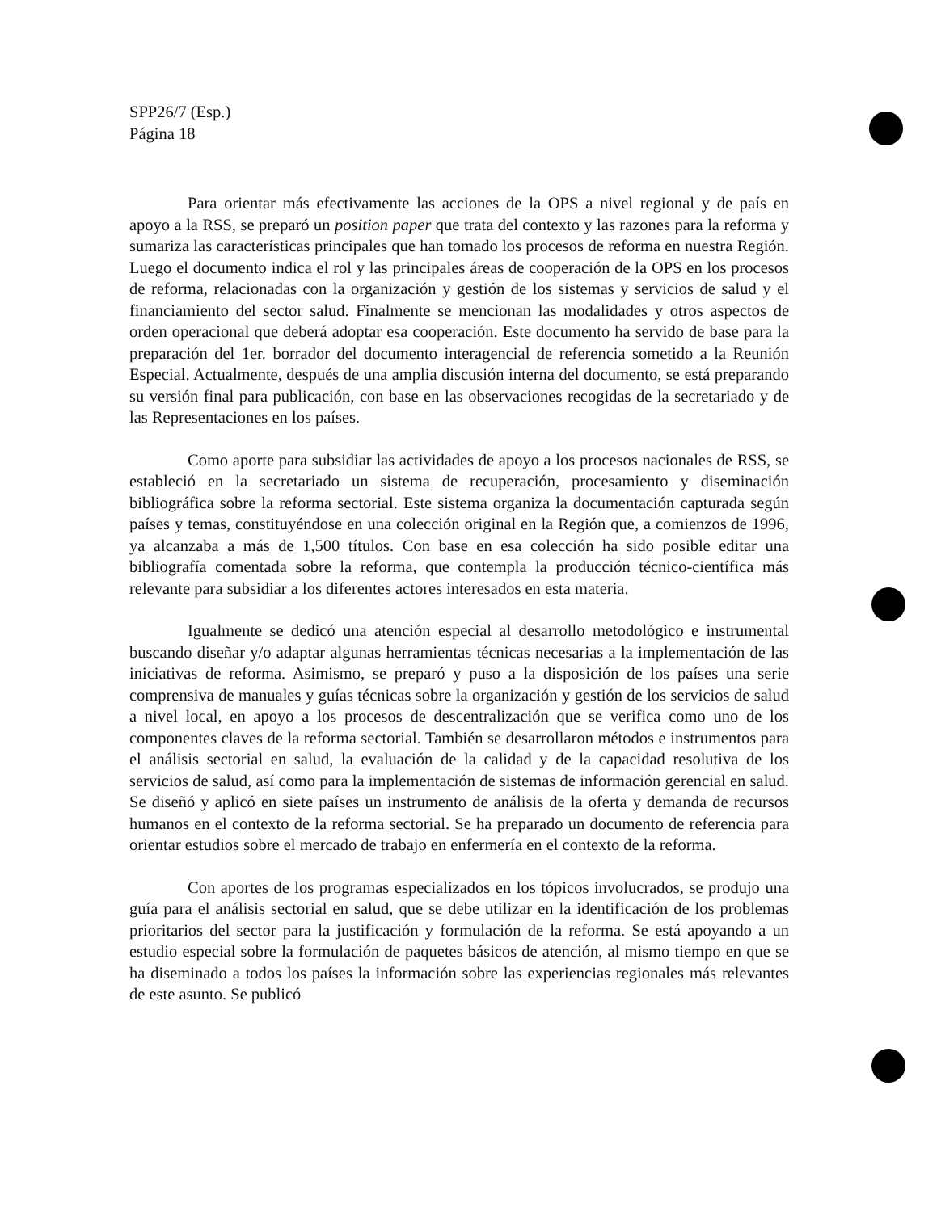SPP26/7 (Esp.)
Página 18
Para orientar más efectivamente las acciones de la OPS a nivel regional y de país en apoyo a la RSS, se preparó un position paper que trata del contexto y las razones para la reforma y sumariza las características principales que han tomado los procesos de reforma en nuestra Región. Luego el documento indica el rol y las principales áreas de cooperación de la OPS en los procesos de reforma, relacionadas con la organización y gestión de los sistemas y servicios de salud y el financiamiento del sector salud. Finalmente se mencionan las modalidades y otros aspectos de orden operacional que deberá adoptar esa cooperación. Este documento ha servido de base para la preparación del 1er. borrador del documento interagencial de referencia sometido a la Reunión Especial. Actualmente, después de una amplia discusión interna del documento, se está preparando su versión final para publicación, con base en las observaciones recogidas de la secretariado y de las Representaciones en los países.
Como aporte para subsidiar las actividades de apoyo a los procesos nacionales de RSS, se estableció en la secretariado un sistema de recuperación, procesamiento y diseminación bibliográfica sobre la reforma sectorial. Este sistema organiza la documentación capturada según países y temas, constituyéndose en una colección original en la Región que, a comienzos de 1996, ya alcanzaba a más de 1,500 títulos. Con base en esa colección ha sido posible editar una bibliografía comentada sobre la reforma, que contempla la producción técnico-científica más relevante para subsidiar a los diferentes actores interesados en esta materia.
Igualmente se dedicó una atención especial al desarrollo metodológico e instrumental buscando diseñar y/o adaptar algunas herramientas técnicas necesarias a la implementación de las iniciativas de reforma. Asimismo, se preparó y puso a la disposición de los países una serie comprensiva de manuales y guías técnicas sobre la organización y gestión de los servicios de salud a nivel local, en apoyo a los procesos de descentralización que se verifica como uno de los componentes claves de la reforma sectorial. También se desarrollaron métodos e instrumentos para el análisis sectorial en salud, la evaluación de la calidad y de la capacidad resolutiva de los servicios de salud, así como para la implementación de sistemas de información gerencial en salud. Se diseñó y aplicó en siete países un instrumento de análisis de la oferta y demanda de recursos humanos en el contexto de la reforma sectorial. Se ha preparado un documento de referencia para orientar estudios sobre el mercado de trabajo en enfermería en el contexto de la reforma.
Con aportes de los programas especializados en los tópicos involucrados, se produjo una guía para el análisis sectorial en salud, que se debe utilizar en la identificación de los problemas prioritarios del sector para la justificación y formulación de la reforma. Se está apoyando a un estudio especial sobre la formulación de paquetes básicos de atención, al mismo tiempo en que se ha diseminado a todos los países la información sobre las experiencias regionales más relevantes de este asunto. Se publicó